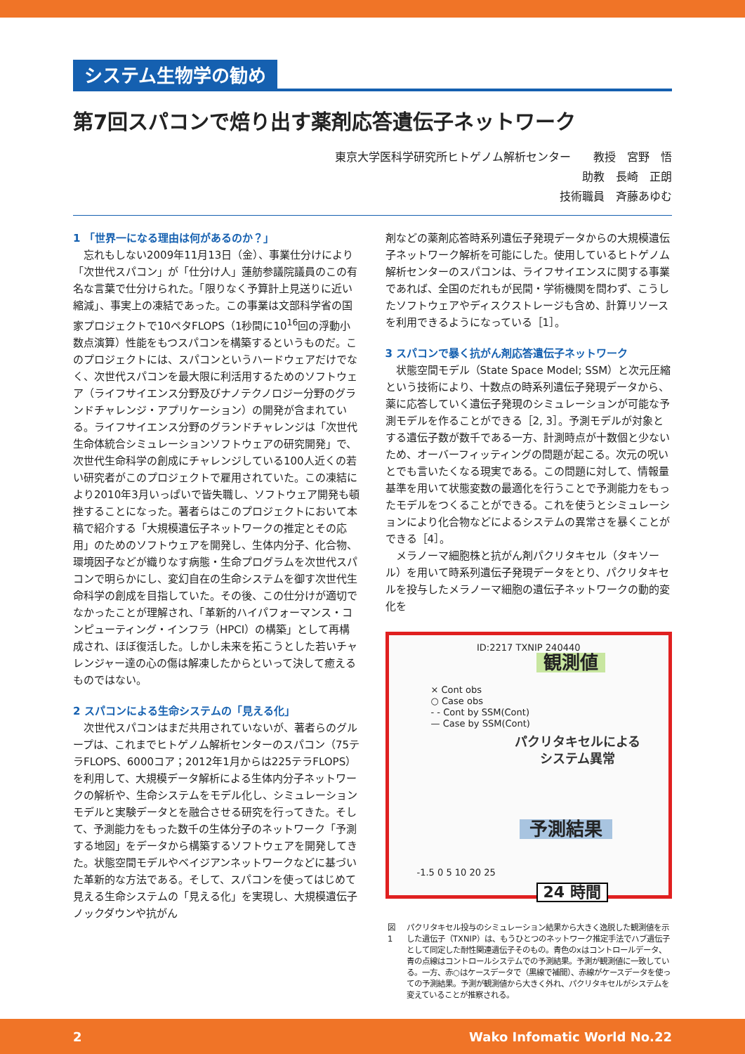システム生物学の勧め
第7回スパコンで焙り出す薬剤応答遺伝子ネットワーク
東京大学医科学研究所ヒトゲノム解析センター　　教授　宮野　悟
助教　長崎　正朗
技術職員　斉藤あゆむ
1 「世界一になる理由は何があるのか？」
　忘れもしない2009年11月13日（金）、事業仕分けにより「次世代スパコン」が「仕分け人」蓮舫参議院議員のこの有名な言葉で仕分けられた。「限りなく予算計上見送りに近い縮減」、事実上の凍結であった。この事業は文部科学省の国家プロジェクトで10ペタFLOPS（1秒間に10<sup>16</sup>回の浮動小数点演算）性能をもつスパコンを構築するというものだ。このプロジェクトには、スパコンというハードウェアだけでなく、次世代スパコンを最大限に利活用するためのソフトウェア（ライフサイエンス分野及びナノテクノロジー分野のグランドチャレンジ・アプリケーション）の開発が含まれている。ライフサイエンス分野のグランドチャレンジは「次世代生命体統合シミュレーションソフトウェアの研究開発」で、次世代生命科学の創成にチャレンジしている100人近くの若い研究者がこのプロジェクトで雇用されていた。この凍結により2010年3月いっぱいで皆失職し、ソフトウェア開発も頓挫することになった。著者らはこのプロジェクトにおいて本稿で紹介する「大規模遺伝子ネットワークの推定とその応用」のためのソフトウェアを開発し、生体内分子、化合物、環境因子などが織りなす病態・生命プログラムを次世代スパコンで明らかにし、変幻自在の生命システムを御す次世代生命科学の創成を目指していた。その後、この仕分けが適切でなかったことが理解され、「革新的ハイパフォーマンス・コンピューティング・インフラ（HPCI）の構築」として再構成され、ほぼ復活した。しかし未来を拓こうとした若いチャレンジャー達の心の傷は解凍したからといって決して癒えるものではない。
2 スパコンによる生命システムの「見える化」
　次世代スパコンはまだ共用されていないが、著者らのグループは、これまでヒトゲノム解析センターのスパコン（75テラFLOPS、6000コア；2012年1月からは225テラFLOPS）を利用して、大規模データ解析による生体内分子ネットワークの解析や、生命システムをモデル化し、シミュレーションモデルと実験データとを融合させる研究を行ってきた。そして、予測能力をもった数千の生体分子のネットワーク「予測する地図」をデータから構築するソフトウェアを開発してきた。状態空間モデルやベイジアンネットワークなどに基づいた革新的な方法である。そして、スパコンを使ってはじめて見える生命システムの「見える化」を実現し、大規模遺伝子ノックダウンや抗がん
剤などの薬剤応答時系列遺伝子発現データからの大規模遺伝子ネットワーク解析を可能にした。使用しているヒトゲノム解析センターのスパコンは、ライフサイエンスに関する事業であれば、全国のだれもが民間・学術機関を問わず、こうしたソフトウェアやディスクストレージも含め、計算リソースを利用できるようになっている［1］。
3 スパコンで暴く抗がん剤応答遺伝子ネットワーク
　状態空間モデル（State Space Model; SSM）と次元圧縮という技術により、十数点の時系列遺伝子発現データから、薬に応答していく遺伝子発現のシミュレーションが可能な予測モデルを作ることができる［2, 3］。予測モデルが対象とする遺伝子数が数千である一方、計測時点が十数個と少ないため、オーバーフィッティングの問題が起こる。次元の呪いとでも言いたくなる現実である。この問題に対して、情報量基準を用いて状態変数の最適化を行うことで予測能力をもったモデルをつくることができる。これを使うとシミュレーションにより化合物などによるシステムの異常さを暴くことができる［4］。
　メラノーマ細胞株と抗がん剤パクリタキセル（タキソール）を用いて時系列遺伝子発現データをとり、パクリタキセルを投与したメラノーマ細胞の遺伝子ネットワークの動的変化を
ID:2217 TXNIP 240440
× Cont obs
○ Case obs
- - Cont by SSM(Cont)
— Case by SSM(Cont)
観測値
パクリタキセルによる
システム異常
予測結果
-1.5 0 5 10 20 25
24 時間
図1 パクリタキセル投与のシミュレーション結果から大きく逸脱した観測値を示した遺伝子（TXNIP）は、もうひとつのネットワーク推定手法でハブ遺伝子として同定した耐性関連遺伝子そのもの。青色のxはコントロールデータ、青の点線はコントロールシステムでの予測結果。予測が観測値に一致している。一方、赤○はケースデータで（黒線で補間）、赤線がケースデータを使っての予測結果。予測が観測値から大きく外れ、パクリタキセルがシステムを変えていることが推察される。
2 Wako Infomatic World No.22